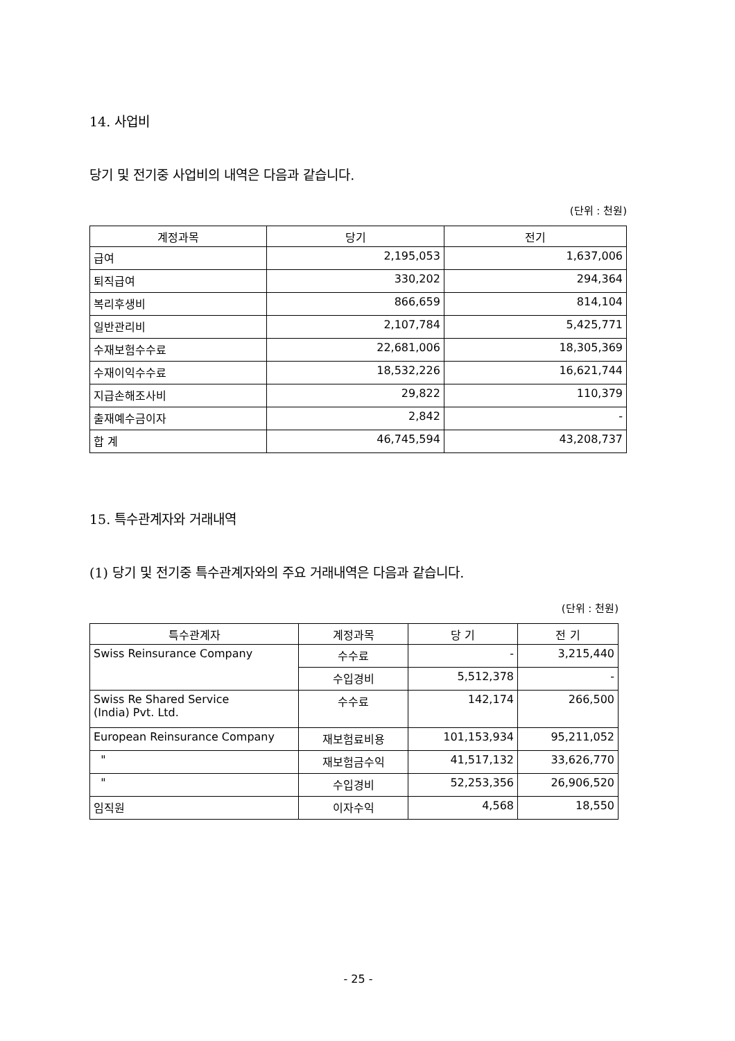14. 사업비
당기 및 전기중 사업비의 내역은 다음과 같습니다.
(단위 : 천원)
| 계정과목 | 당기 | 전기 |
| --- | --- | --- |
| 급여 | 2,195,053 | 1,637,006 |
| 퇴직급여 | 330,202 | 294,364 |
| 복리후생비 | 866,659 | 814,104 |
| 일반관리비 | 2,107,784 | 5,425,771 |
| 수재보험수수료 | 22,681,006 | 18,305,369 |
| 수재이익수수료 | 18,532,226 | 16,621,744 |
| 지급손해조사비 | 29,822 | 110,379 |
| 출재예수금이자 | 2,842 | - |
| 합 계 | 46,745,594 | 43,208,737 |
15. 특수관계자와 거래내역
(1) 당기 및 전기중 특수관계자와의 주요 거래내역은 다음과 같습니다.
(단위 : 천원)
| 특수관계자 | 계정과목 | 당 기 | 전 기 |
| --- | --- | --- | --- |
| Swiss Reinsurance Company | 수수료 | - | 3,215,440 |
| | 수입경비 | 5,512,378 | - |
| Swiss Re Shared Service (India) Pvt. Ltd. | 수수료 | 142,174 | 266,500 |
| European Reinsurance Company | 재보험료비용 | 101,153,934 | 95,211,052 |
| " | 재보험금수익 | 41,517,132 | 33,626,770 |
| " | 수입경비 | 52,253,356 | 26,906,520 |
| 임직원 | 이자수익 | 4,568 | 18,550 |
- 25 -